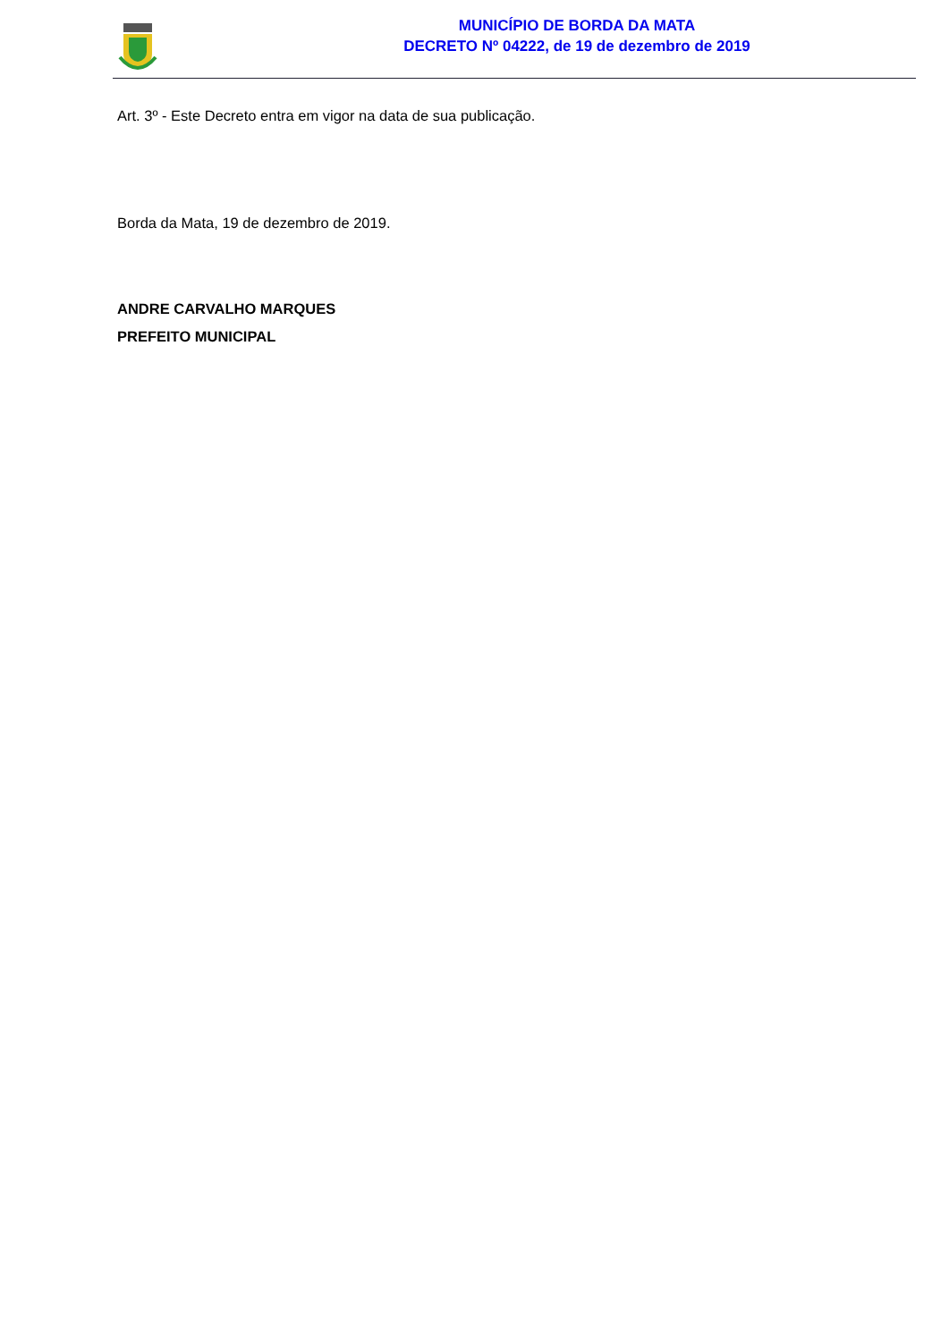MUNICÍPIO DE BORDA DA MATA
DECRETO Nº 04222, de 19 de dezembro de 2019
Art. 3º - Este Decreto entra em vigor na data de sua publicação.
Borda da Mata, 19 de dezembro de 2019.
ANDRE CARVALHO MARQUES
PREFEITO MUNICIPAL